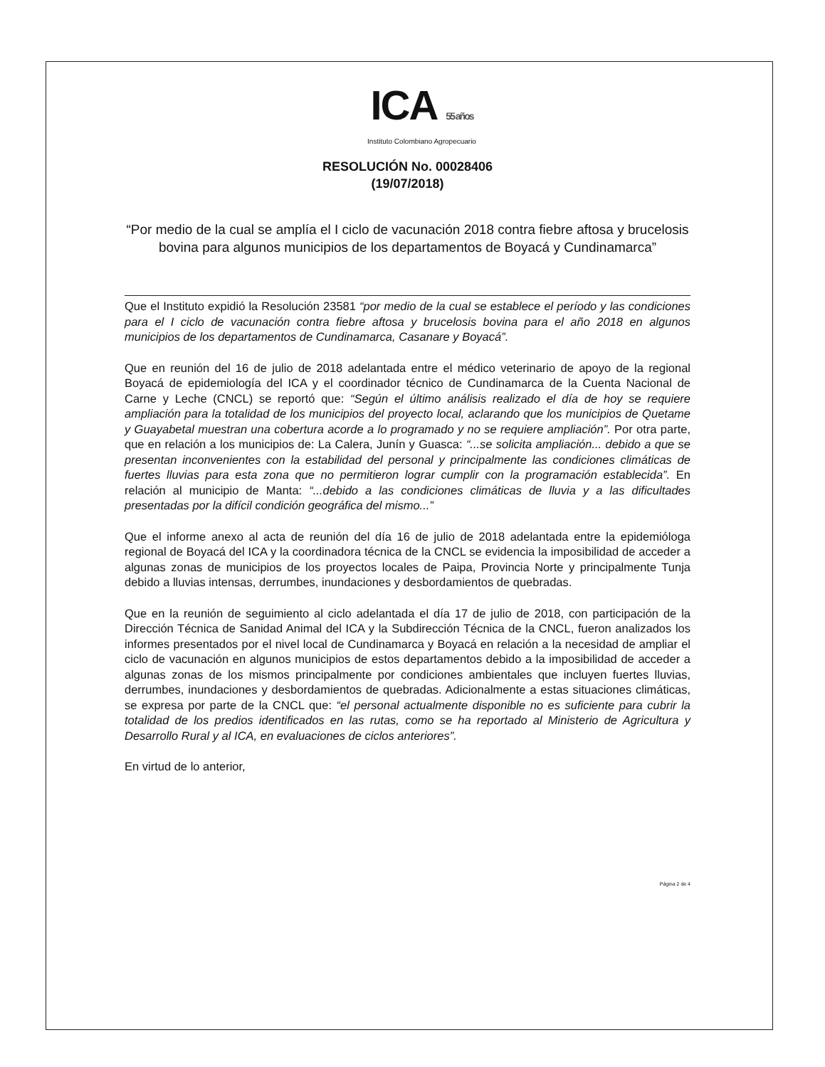ICA 55 años
Instituto Colombiano Agropecuario
RESOLUCIÓN No. 00028406
(19/07/2018)
“Por medio de la cual se amplía el I ciclo de vacunación 2018 contra fiebre aftosa y brucelosis bovina para algunos municipios de los departamentos de Boyacá y Cundinamarca”
Que el Instituto expidió la Resolución 23581 “por medio de la cual se establece el período y las condiciones para el I ciclo de vacunación contra fiebre aftosa y brucelosis bovina para el año 2018 en algunos municipios de los departamentos de Cundinamarca, Casanare y Boyacá”.
Que en reunión del 16 de julio de 2018 adelantada entre el médico veterinario de apoyo de la regional Boyacá de epidemiología del ICA y el coordinador técnico de Cundinamarca de la Cuenta Nacional de Carne y Leche (CNCL) se reportó que: “Según el último análisis realizado el día de hoy se requiere ampliación para la totalidad de los municipios del proyecto local, aclarando que los municipios de Quetame y Guayabetal muestran una cobertura acorde a lo programado y no se requiere ampliación”. Por otra parte, que en relación a los municipios de: La Calera, Junín y Guasca: “...se solicita ampliación... debido a que se presentan inconvenientes con la estabilidad del personal y principalmente las condiciones climáticas de fuertes lluvias para esta zona que no permitieron lograr cumplir con la programación establecida”. En relación al municipio de Manta: “...debido a las condiciones climáticas de lluvia y a las dificultades presentadas por la difícil condición geográfica del mismo...”
Que el informe anexo al acta de reunión del día 16 de julio de 2018 adelantada entre la epidemióloga regional de Boyacá del ICA y la coordinadora técnica de la CNCL se evidencia la imposibilidad de acceder a algunas zonas de municipios de los proyectos locales de Paipa, Provincia Norte y principalmente Tunja debido a lluvias intensas, derrumbes, inundaciones y desbordamientos de quebradas.
Que en la reunión de seguimiento al ciclo adelantada el día 17 de julio de 2018, con participación de la Dirección Técnica de Sanidad Animal del ICA y la Subdirección Técnica de la CNCL, fueron analizados los informes presentados por el nivel local de Cundinamarca y Boyacá en relación a la necesidad de ampliar el ciclo de vacunación en algunos municipios de estos departamentos debido a la imposibilidad de acceder a algunas zonas de los mismos principalmente por condiciones ambientales que incluyen fuertes lluvias, derrumbes, inundaciones y desbordamientos de quebradas. Adicionalmente a estas situaciones climáticas, se expresa por parte de la CNCL que: “el personal actualmente disponible no es suficiente para cubrir la totalidad de los predios identificados en las rutas, como se ha reportado al Ministerio de Agricultura y Desarrollo Rural y al ICA, en evaluaciones de ciclos anteriores”.
En virtud de lo anterior,
Página 2 de 4